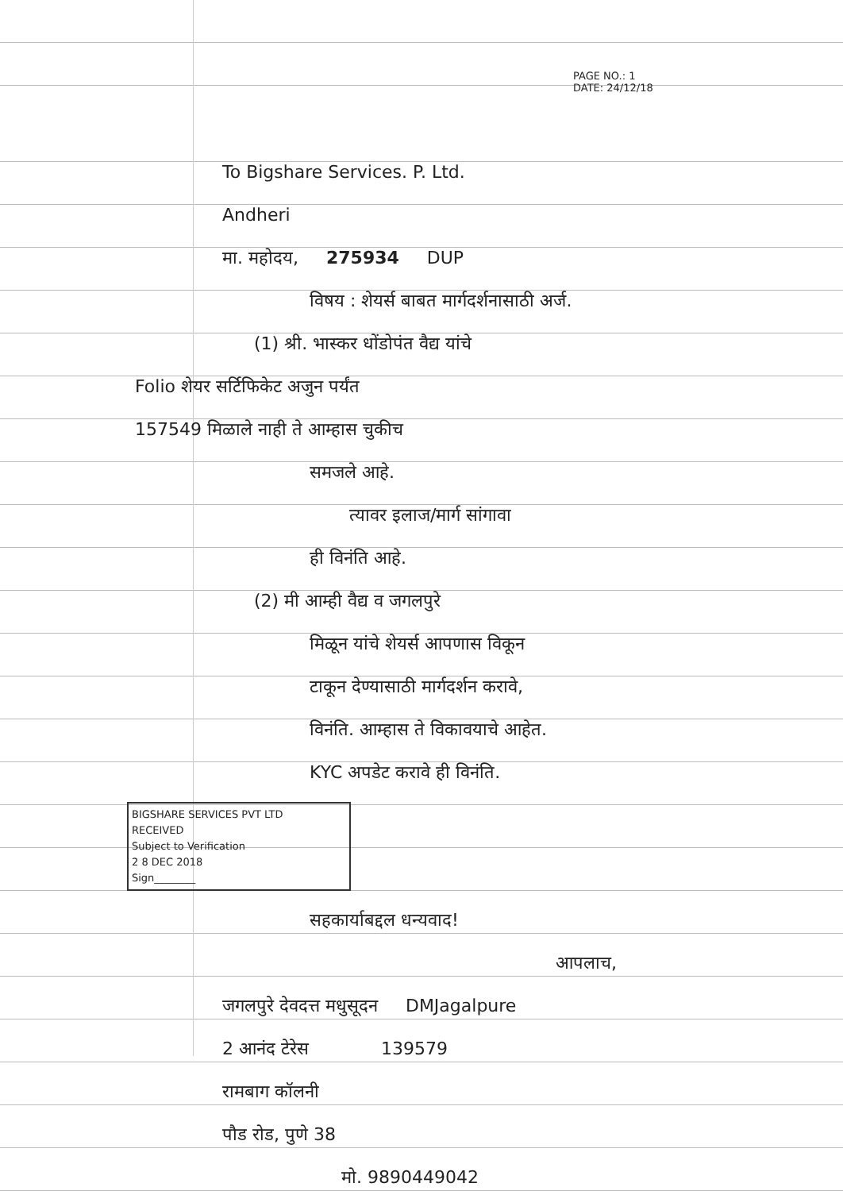PAGE NO.: 1
DATE: 24/12/18
To Bigshare Services. P. Ltd.
Andheri
मा. महोदय, 275934 DUP
विषय : शेयर्स बाबत मार्गदर्शनासाठी अर्ज.
(1) श्री. भास्कर धोंडोपंत वैद्य यांचे
Folio शेयर सर्टिफिकेट अजुन पर्यंत
157549 मिळाले नाही ते आम्हास चुकीच
समजले आहे.
त्यावर इलाज/मार्ग सांगावा
ही विनंति आहे.
(2) मी आम्ही वैद्य व जगलपुरे
मिळून यांचे शेयर्स आपणास विकून
टाकून देण्यासाठी मार्गदर्शन करावे,
विनंति. आम्हास ते विकावयाचे आहेत.
KYC अपडेट करावे ही विनंति.
BIGSHARE SERVICES PVT LTD
RECEIVED
Subject to Verification
2 8 DEC 2018
Sign________
सहकार्याबद्दल धन्यवाद!
आपलाच,
जगलपुरे देवदत्त मधुसूदन DMJagalpure
2 आनंद टेरेस 139579
रामबाग कॉलनी
पौड रोड, पुणे 38
मो. 9890449042